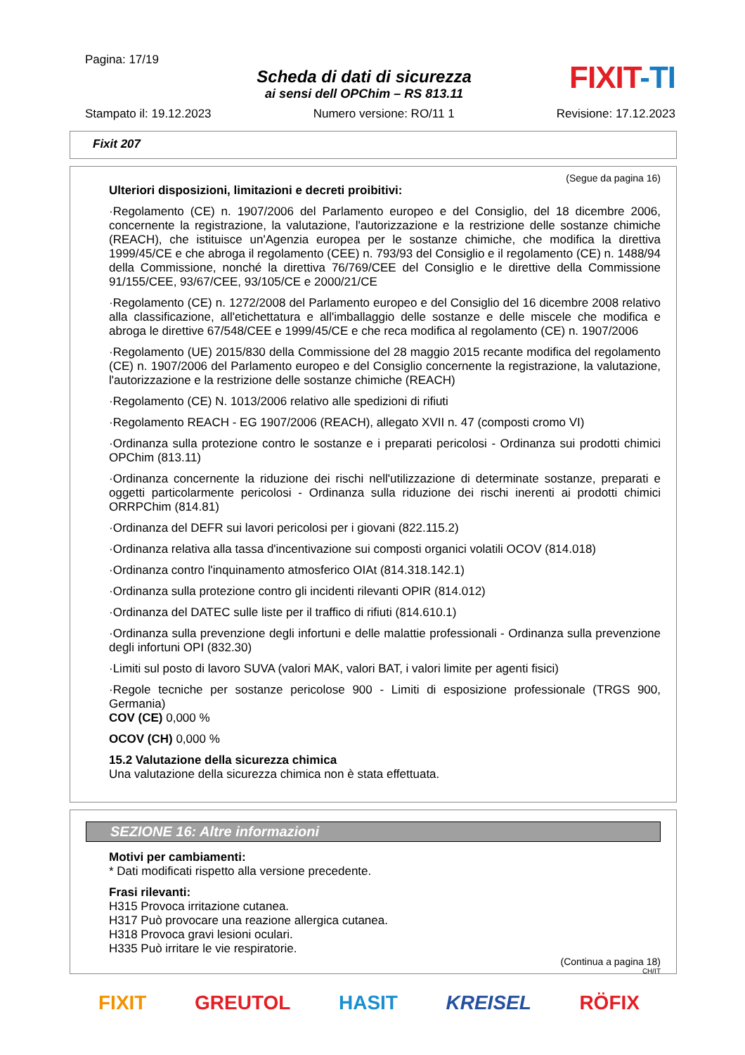Pagina: 17/19
Scheda di dati di sicurezza
ai sensi dell OPChim – RS 813.11
FIXIT-TI
Stampato il: 19.12.2023 Numero versione: RO/11 1 Revisione: 17.12.2023
Fixit 207
(Segue da pagina 16)
Ulteriori disposizioni, limitazioni e decreti proibitivi:
·Regolamento (CE) n. 1907/2006 del Parlamento europeo e del Consiglio, del 18 dicembre 2006, concernente la registrazione, la valutazione, l'autorizzazione e la restrizione delle sostanze chimiche (REACH), che istituisce un'Agenzia europea per le sostanze chimiche, che modifica la direttiva 1999/45/CE e che abroga il regolamento (CEE) n. 793/93 del Consiglio e il regolamento (CE) n. 1488/94 della Commissione, nonché la direttiva 76/769/CEE del Consiglio e le direttive della Commissione 91/155/CEE, 93/67/CEE, 93/105/CE e 2000/21/CE
·Regolamento (CE) n. 1272/2008 del Parlamento europeo e del Consiglio del 16 dicembre 2008 relativo alla classificazione, all'etichettatura e all'imballaggio delle sostanze e delle miscele che modifica e abroga le direttive 67/548/CEE e 1999/45/CE e che reca modifica al regolamento (CE) n. 1907/2006
·Regolamento (UE) 2015/830 della Commissione del 28 maggio 2015 recante modifica del regolamento (CE) n. 1907/2006 del Parlamento europeo e del Consiglio concernente la registrazione, la valutazione, l'autorizzazione e la restrizione delle sostanze chimiche (REACH)
·Regolamento (CE) N. 1013/2006 relativo alle spedizioni di rifiuti
·Regolamento REACH - EG 1907/2006 (REACH), allegato XVII n. 47 (composti cromo VI)
·Ordinanza sulla protezione contro le sostanze e i preparati pericolosi - Ordinanza sui prodotti chimici OPChim (813.11)
·Ordinanza concernente la riduzione dei rischi nell'utilizzazione di determinate sostanze, preparati e oggetti particolarmente pericolosi - Ordinanza sulla riduzione dei rischi inerenti ai prodotti chimici ORRPChim (814.81)
·Ordinanza del DEFR sui lavori pericolosi per i giovani (822.115.2)
·Ordinanza relativa alla tassa d'incentivazione sui composti organici volatili OCOV (814.018)
·Ordinanza contro l'inquinamento atmosferico OIAt (814.318.142.1)
·Ordinanza sulla protezione contro gli incidenti rilevanti OPIR (814.012)
·Ordinanza del DATEC sulle liste per il traffico di rifiuti (814.610.1)
·Ordinanza sulla prevenzione degli infortuni e delle malattie professionali - Ordinanza sulla prevenzione degli infortuni OPI (832.30)
·Limiti sul posto di lavoro SUVA (valori MAK, valori BAT, i valori limite per agenti fisici)
·Regole tecniche per sostanze pericolose 900 - Limiti di esposizione professionale (TRGS 900, Germania)
COV (CE) 0,000 %
OCOV (CH) 0,000 %
15.2 Valutazione della sicurezza chimica
Una valutazione della sicurezza chimica non è stata effettuata.
SEZIONE 16: Altre informazioni
Motivi per cambiamenti:
* Dati modificati rispetto alla versione precedente.
Frasi rilevanti:
H315 Provoca irritazione cutanea.
H317 Può provocare una reazione allergica cutanea.
H318 Provoca gravi lesioni oculari.
H335 Può irritare le vie respiratorie.
(Continua a pagina 18)
CH/IT
FIXIT GREUTOL HASIT KREISEL RÖFIX